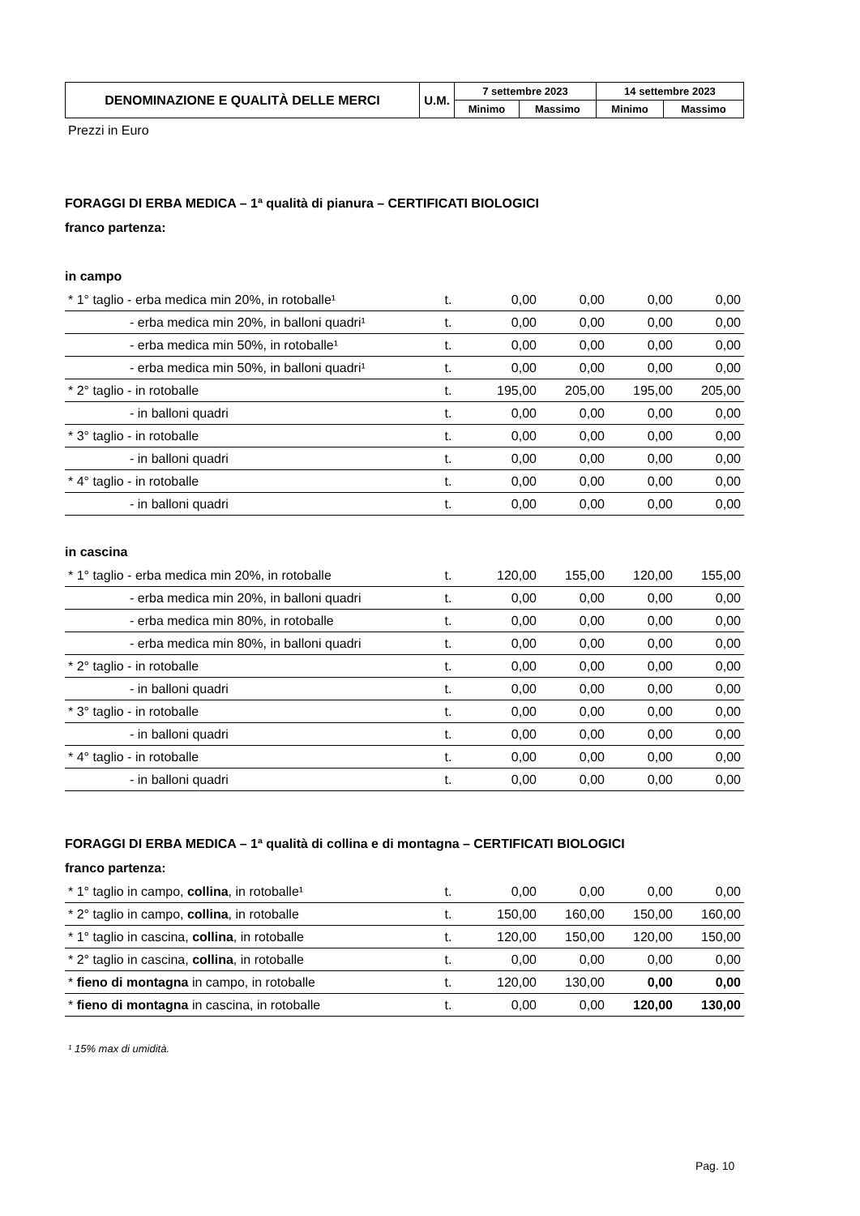| DENOMINAZIONE E QUALITÀ DELLE MERCI | U.M. | 7 settembre 2023 | | 14 settembre 2023 | |
| --- | --- | --- | --- | --- | --- |
| | | Minimo | Massimo | Minimo | Massimo |
Prezzi in Euro
FORAGGI DI ERBA MEDICA – 1ª qualità di pianura – CERTIFICATI BIOLOGICI
franco partenza:
in campo
| * 1° taglio - erba medica min 20%, in rotoballe¹ | t. | 0,00 | 0,00 | 0,00 | 0,00 |
| - erba medica min 20%, in balloni quadri¹ | t. | 0,00 | 0,00 | 0,00 | 0,00 |
| - erba medica min 50%, in rotoballe¹ | t. | 0,00 | 0,00 | 0,00 | 0,00 |
| - erba medica min 50%, in balloni quadri¹ | t. | 0,00 | 0,00 | 0,00 | 0,00 |
| * 2° taglio - in rotoballe | t. | 195,00 | 205,00 | 195,00 | 205,00 |
| - in balloni quadri | t. | 0,00 | 0,00 | 0,00 | 0,00 |
| * 3° taglio - in rotoballe | t. | 0,00 | 0,00 | 0,00 | 0,00 |
| - in balloni quadri | t. | 0,00 | 0,00 | 0,00 | 0,00 |
| * 4° taglio - in rotoballe | t. | 0,00 | 0,00 | 0,00 | 0,00 |
| - in balloni quadri | t. | 0,00 | 0,00 | 0,00 | 0,00 |
in cascina
| * 1° taglio - erba medica min 20%, in rotoballe | t. | 120,00 | 155,00 | 120,00 | 155,00 |
| - erba medica min 20%, in balloni quadri | t. | 0,00 | 0,00 | 0,00 | 0,00 |
| - erba medica min 80%, in rotoballe | t. | 0,00 | 0,00 | 0,00 | 0,00 |
| - erba medica min 80%, in balloni quadri | t. | 0,00 | 0,00 | 0,00 | 0,00 |
| * 2° taglio - in rotoballe | t. | 0,00 | 0,00 | 0,00 | 0,00 |
| - in balloni quadri | t. | 0,00 | 0,00 | 0,00 | 0,00 |
| * 3° taglio - in rotoballe | t. | 0,00 | 0,00 | 0,00 | 0,00 |
| - in balloni quadri | t. | 0,00 | 0,00 | 0,00 | 0,00 |
| * 4° taglio - in rotoballe | t. | 0,00 | 0,00 | 0,00 | 0,00 |
| - in balloni quadri | t. | 0,00 | 0,00 | 0,00 | 0,00 |
FORAGGI DI ERBA MEDICA – 1ª qualità di collina e di montagna – CERTIFICATI BIOLOGICI
franco partenza:
| * 1° taglio in campo, collina , in rotoballe¹ | t. | 0,00 | 0,00 | 0,00 | 0,00 |
| * 2° taglio in campo, collina , in rotoballe | t. | 150,00 | 160,00 | 150,00 | 160,00 |
| * 1° taglio in cascina, collina , in rotoballe | t. | 120,00 | 150,00 | 120,00 | 150,00 |
| * 2° taglio in cascina, collina , in rotoballe | t. | 0,00 | 0,00 | 0,00 | 0,00 |
| * fieno di montagna in campo, in rotoballe | t. | 120,00 | 130,00 | 0,00 | 0,00 |
| * fieno di montagna in cascina, in rotoballe | t. | 0,00 | 0,00 | 120,00 | 130,00 |
¹ 15% max di umidità.
Pag. 10